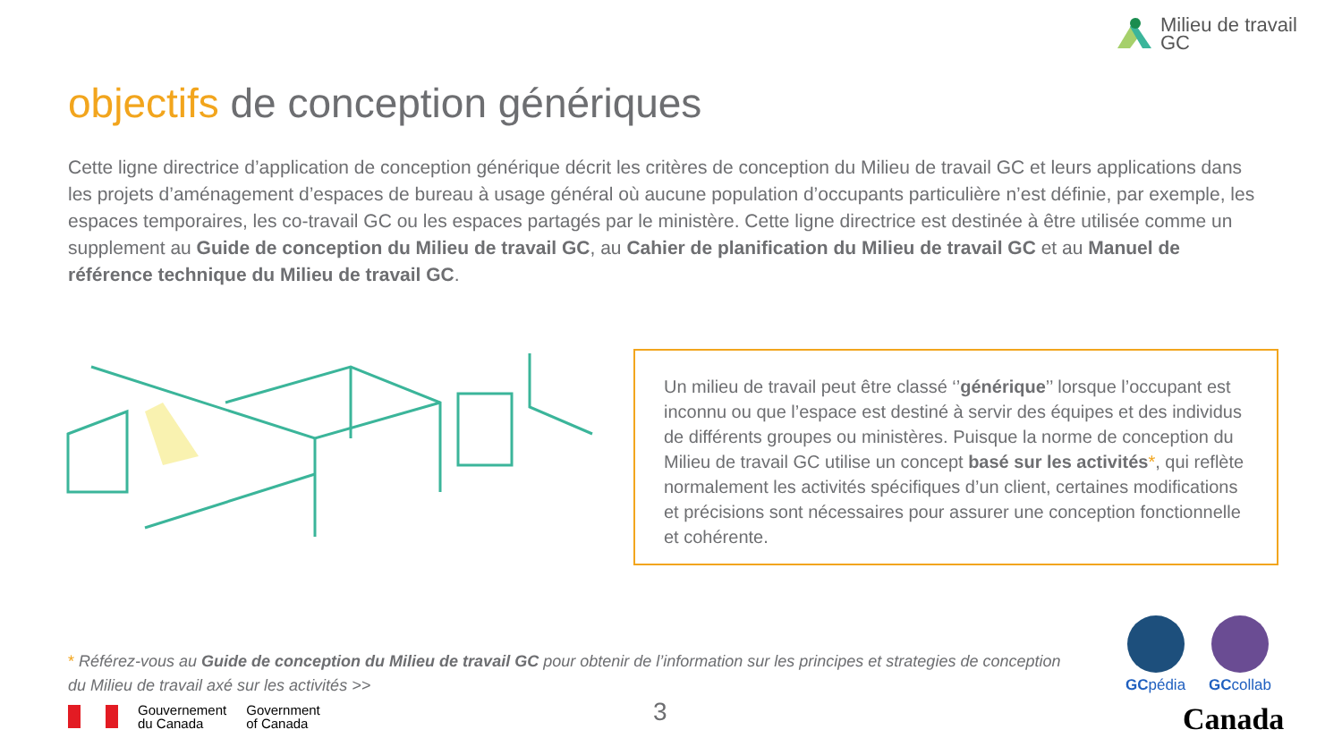Milieu de travail
GC
objectifs de conception génériques
Cette ligne directrice d’application de conception générique décrit les critères de conception du Milieu de travail GC et leurs applications dans les projets d’aménagement d’espaces de bureau à usage général où aucune population d’occupants particulière n’est définie, par exemple, les espaces temporaires, les co-travail GC ou les espaces partagés par le ministère. Cette ligne directrice est destinée à être utilisée comme un supplement au Guide de conception du Milieu de travail GC, au Cahier de planification du Milieu de travail GC et au Manuel de référence technique du Milieu de travail GC.
Un milieu de travail peut être classé ‘’générique’’ lorsque l’occupant est inconnu ou que l’espace est destiné à servir des équipes et des individus de différents groupes ou ministères. Puisque la norme de conception du Milieu de travail GC utilise un concept basé sur les activités*, qui reflète normalement les activités spécifiques d’un client, certaines modifications et précisions sont nécessaires pour assurer une conception fonctionnelle et cohérente.
* Référez-vous au Guide de conception du Milieu de travail GC pour obtenir de l’information sur les principes et strategies de conception du Milieu de travail axé sur les activités >>
GCpédia GCcollab
Gouvernement
du Canada
Government
of Canada
3 Canada